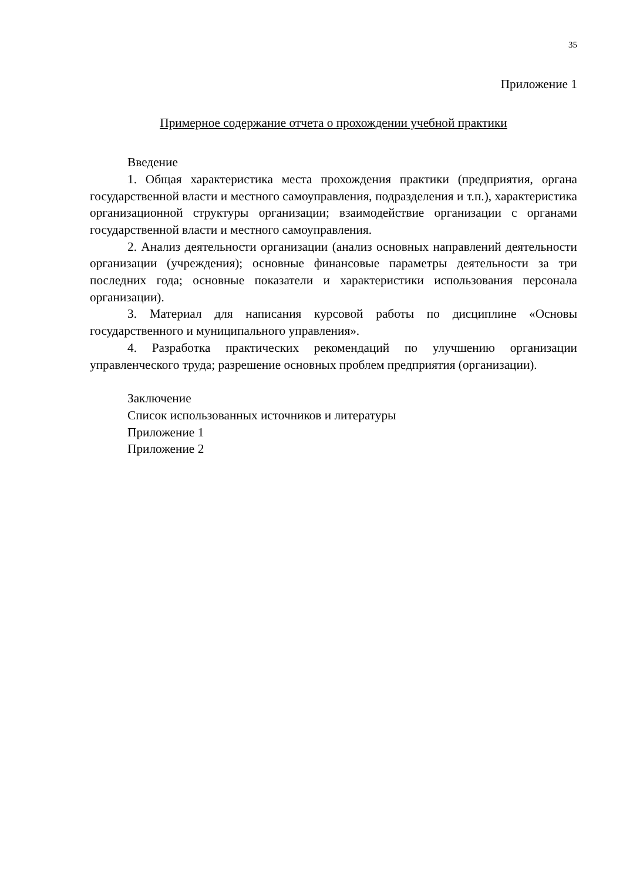35
Приложение 1
Примерное содержание отчета о прохождении учебной практики
Введение
1. Общая характеристика места прохождения практики (предприятия, органа государственной власти и местного самоуправления, подразделения и т.п.), характеристика организационной структуры организации; взаимодействие организации с органами государственной власти и местного самоуправления.
2. Анализ деятельности организации (анализ основных направлений деятельности организации (учреждения); основные финансовые параметры деятельности за три последних года; основные показатели и характеристики использования персонала организации).
3. Материал для написания курсовой работы по дисциплине «Основы государственного и муниципального управления».
4. Разработка практических рекомендаций по улучшению организации управленческого труда; разрешение основных проблем предприятия (организации).
Заключение
Список использованных источников и литературы
Приложение 1
Приложение 2